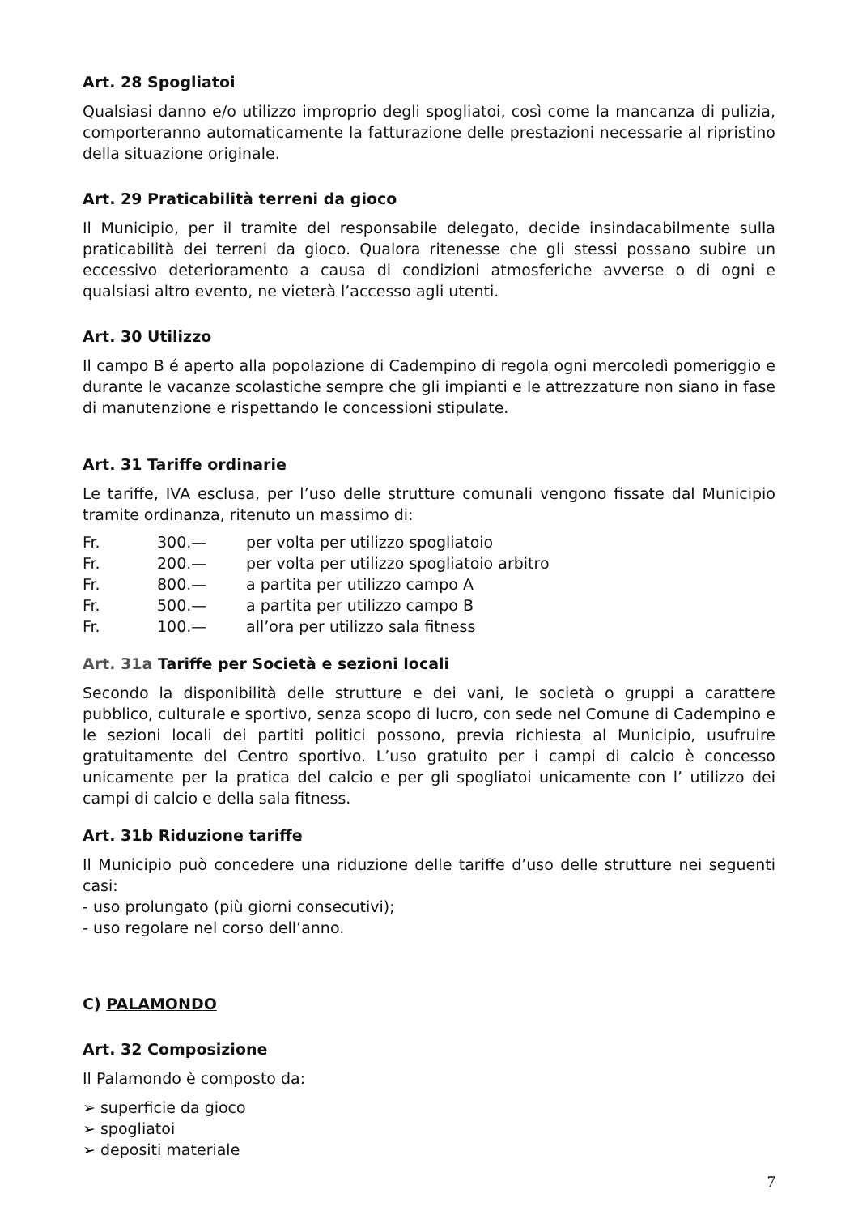Art. 28 Spogliatoi
Qualsiasi danno e/o utilizzo improprio degli spogliatoi, così come la mancanza di pulizia, comporteranno automaticamente la fatturazione delle prestazioni necessarie al ripristino della situazione originale.
Art. 29 Praticabilità terreni da gioco
Il Municipio, per il tramite del responsabile delegato, decide insindacabilmente sulla praticabilità dei terreni da gioco. Qualora ritenesse che gli stessi possano subire un eccessivo deterioramento a causa di condizioni atmosferiche avverse o di ogni e qualsiasi altro evento, ne vieterà l’accesso agli utenti.
Art. 30 Utilizzo
Il campo B é aperto alla popolazione di Cadempino di regola ogni mercoledì pomeriggio e durante le vacanze scolastiche sempre che gli impianti e le attrezzature non siano in fase di manutenzione e rispettando le concessioni stipulate.
Art. 31 Tariffe ordinarie
Le tariffe, IVA esclusa, per l’uso delle strutture comunali vengono fissate dal Municipio tramite ordinanza, ritenuto un massimo di:
| Fr. | 300.— | per volta per utilizzo spogliatoio |
| Fr. | 200.— | per volta per utilizzo spogliatoio arbitro |
| Fr. | 800.— | a partita per utilizzo campo A |
| Fr. | 500.— | a partita per utilizzo campo B |
| Fr. | 100.— | all’ora per utilizzo sala fitness |
Art. 31a Tariffe per Società e sezioni locali
Secondo la disponibilità delle strutture e dei vani, le società o gruppi a carattere pubblico, culturale e sportivo, senza scopo di lucro, con sede nel Comune di Cadempino e le sezioni locali dei partiti politici possono, previa richiesta al Municipio, usufruire gratuitamente del Centro sportivo. L’uso gratuito per i campi di calcio è concesso unicamente per la pratica del calcio e per gli spogliatoi unicamente con l’ utilizzo dei campi di calcio e della sala fitness.
Art. 31b Riduzione tariffe
Il Municipio può concedere una riduzione delle tariffe d’uso delle strutture nei seguenti casi:
- uso prolungato (più giorni consecutivi);
- uso regolare nel corso dell’anno.
C) PALAMONDO
Art. 32 Composizione
Il Palamondo è composto da:
➢ superficie da gioco
➢ spogliatoi
➢ depositi materiale
7